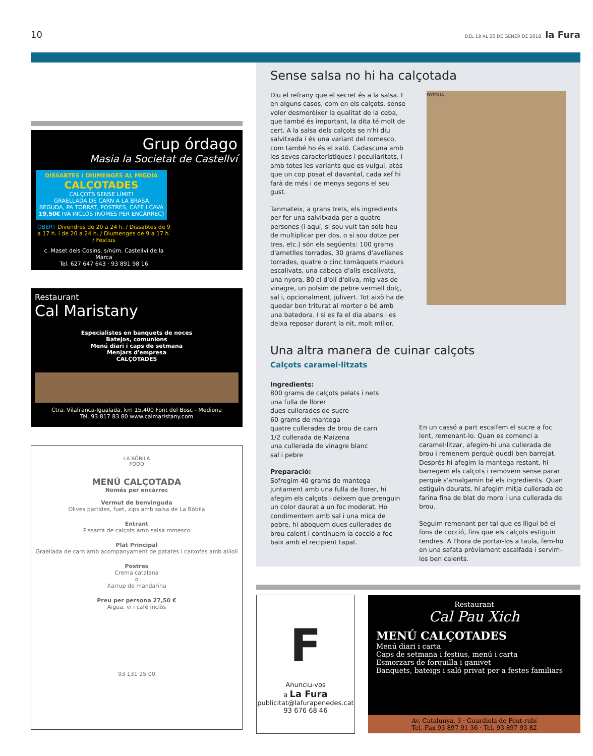10 DEL 19 AL 25 DE GENER DE 2018 la Fura
Grup órdago
Masia la Societat de Castellví
DISSABTES I DIUMENGES AL MIGDIA
CALÇOTADES
CALÇOTS SENSE LÍMIT!
GRAELLADA DE CARN A LA BRASA
BEGUDA, PA TORRAT, POSTRES, CAFÈ I CAVA
19,50€ IVA INCLÒS (NOMÉS PER ENCÀRREC)
OBERT Divendres de 20 a 24 h. / Dissabtes de 9 a 17 h. i de 20 a 24 h. / Diumenges de 9 a 17 h. / Festius
c. Maset dels Cosins, s/núm. Castellví de la Marca
Tel. 627 647 643 · 93 891 98 16
Restaurant
Cal Maristany
Especialistes en banquets de noces
Batejos, comunions
Menú diari i caps de setmana
Menjars d'empresa
CALÇOTADES
Ctra. Vilafranca-Igualada, km 15,400 Font del Bosc - Mediona
Tel. 93 817 83 80 www.calmaristany.com
LA BÒBILA
FOOD
MENÚ CALÇOTADA
Només per encàrrec
Vermut de benvinguda
Olives partides, fuet, xips amb salsa de La Bòbila
Entrant
Pissarra de calçots amb salsa romesco
Plat Principal
Graellada de carn amb acompanyament de patates i carxofes amb allioli
Postres
Crema catalana
o
Xarrup de mandarina
Preu per persona 27,50 €
Aigua, vi i cafè inclòs
93 131 25 00
Sense salsa no hi ha calçotada
Diu el refrany que el secret és a la salsa. I en alguns casos, com en els calçots, sense voler desmerèixer la qualitat de la ceba, que també és important, la dita té molt de cert. A la salsa dels calçots se n'hi diu salvitxada i és una variant del romesco, com també ho és el xató. Cadascuna amb les seves característiques i peculiaritats, i amb totes les variants que es vulgui, atès que un cop posat el davantal, cada xef hi farà de més i de menys segons el seu gust.
Tanmateix, a grans trets, els ingredients per fer una salvitxada per a quatre persones (i aquí, si sou vuit tan sols heu de multiplicar per dos, o si sou dotze per tres, etc.) són els següents: 100 grams d'ametlles torrades, 30 grams d'avellanes torrades, quatre o cinc tomàquets madurs escalivats, una cabeça d'alls escalivats, una nyora, 80 cl d'oli d'oliva, mig vas de vinagre, un polsim de pebre vermell dolç, sal i, opcionalment, julivert. Tot això ha de quedar ben triturat al morter o bé amb una batedora. I si es fa el dia abans i es deixa reposar durant la nit, molt millor.
FOTOLIA
Una altra manera de cuinar calçots
Calçots caramel·litzats
Ingredients:
800 grams de calçots pelats i nets
una fulla de llorer
dues cullerades de sucre
60 grams de mantega
quatre cullerades de brou de carn
1/2 cullerada de Maizena
una cullerada de vinagre blanc
sal i pebre
Preparació:
Sofregim 40 grams de mantega juntament amb una fulla de llorer, hi afegim els calçots i deixem que prenguin un color daurat a un foc moderat. Ho condimentem amb sal i una mica de pebre, hi aboquem dues cullerades de brou calent i continuem la cocció a foc baix amb el recipient tapat.
En un cassó a part escalfem el sucre a foc lent, remenant-lo. Quan es comenci a caramel·litzar, afegim-hi una cullerada de brou i remenem perquè quedi ben barrejat. Després hi afegim la mantega restant, hi barregem els calçots i removem sense parar perquè s'amalgamin bé els ingredients. Quan estiguin daurats, hi afegim mitja cullerada de farina fina de blat de moro i una cullerada de brou.
Seguim remenant per tal que es lligui bé el fons de cocció, fins que els calçots estiguin tendres. A l'hora de portar-los a taula, fem-ho en una safata prèviament escalfada i servim-los ben calents.
F
Anunciu-vos
a La Fura
publicitat@lafurapenedes.cat
93 676 68 46
Restaurant
Cal Pau Xich
MENÚ CALÇOTADES
Menú diari i carta
Caps de setmana i festius, menú i carta
Esmorzars de forquilla i ganivet
Banquets, bateigs i saló privat per a festes familiars
Av. Catalunya, 3 · Guardiola de Font-rubí
Tel.-Fax 93 897 91 36 · Tel. 93 897 93 82